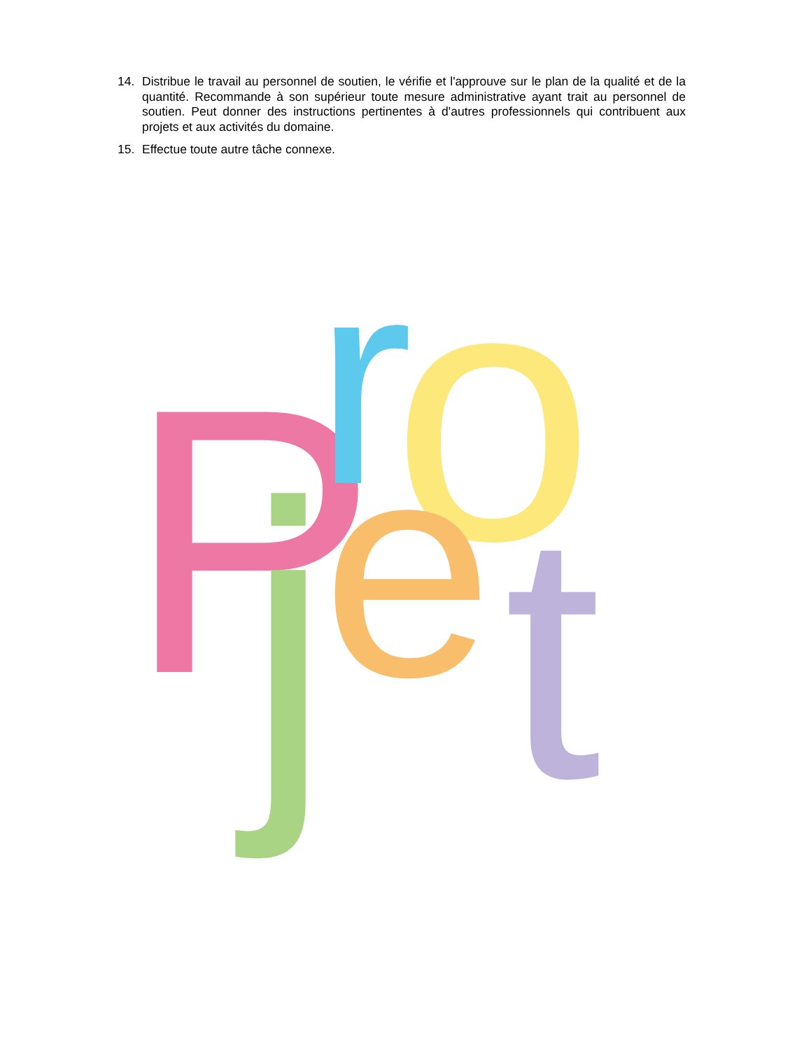14. Distribue le travail au personnel de soutien, le vérifie et l'approuve sur le plan de la qualité et de la quantité. Recommande à son supérieur toute mesure administrative ayant trait au personnel de soutien. Peut donner des instructions pertinentes à d'autres professionnels qui contribuent aux projets et aux activités du domaine.
15. Effectue toute autre tâche connexe.
P
r
o
j
e
t